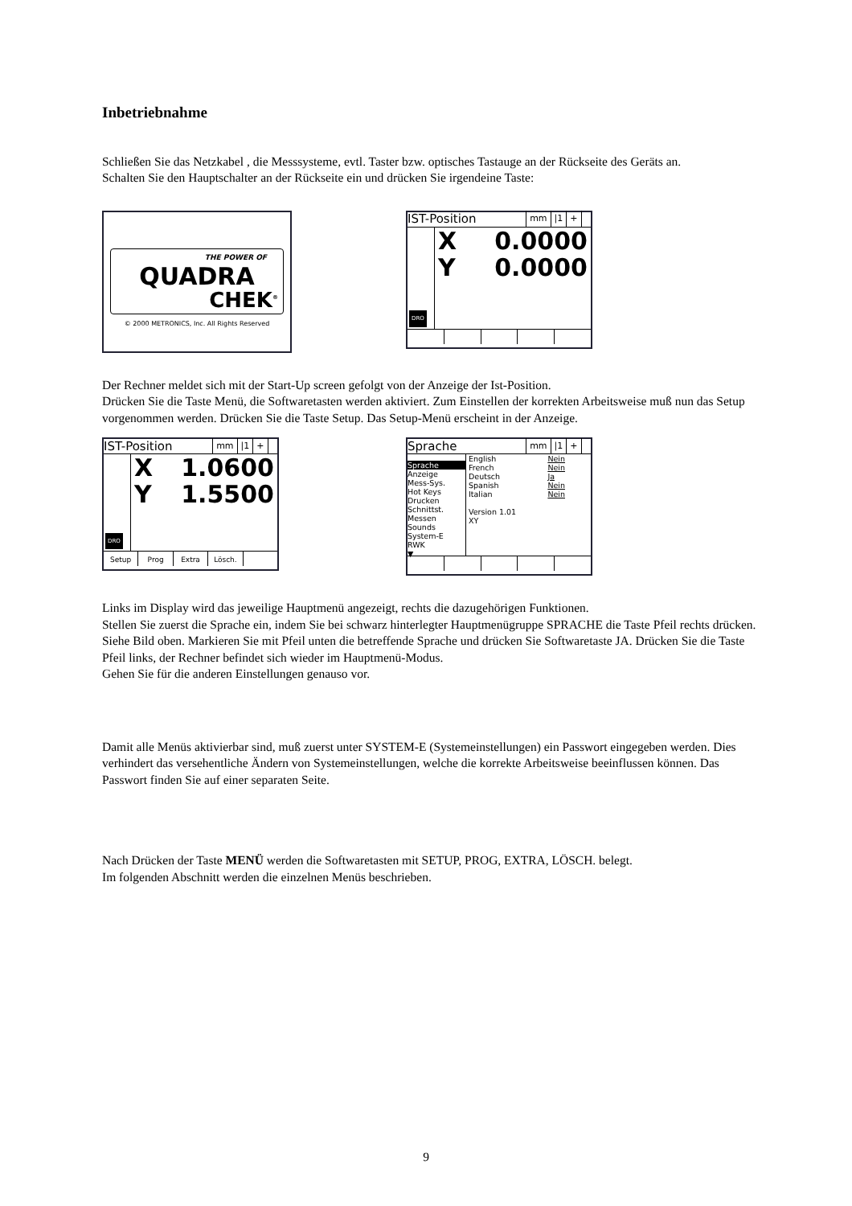Inbetriebnahme
Schließen Sie das Netzkabel , die Messsysteme, evtl. Taster bzw. optisches Tastauge an der Rückseite des Geräts an.
Schalten Sie den Hauptschalter an der Rückseite ein und drücken Sie irgendeine Taste:
THE POWER OF
QUADRA
CHEK<sup>®</sup>
© 2000 METRONICS, Inc. All Rights Reserved
IST-Position mm |1 +
DRO
X 0.0000
Y 0.0000
Der Rechner meldet sich mit der Start-Up screen gefolgt von der Anzeige der Ist-Position.
Drücken Sie die Taste Menü, die Softwaretasten werden aktiviert. Zum Einstellen der korrekten Arbeitsweise muß nun das Setup vorgenommen werden. Drücken Sie die Taste Setup. Das Setup-Menü erscheint in der Anzeige.
IST-Position mm |1 +
DRO
X 1.0600
Y 1.5500
Setup Prog Extra Lösch.
Sprache mm |1 +
Sprache
Anzeige
Mess-Sys.
Hot Keys
Drucken
Schnittst.
Messen
Sounds
System-E
RWK
▼
English
French
Deutsch
Spanish
Italian Nein
Nein
Ja
Nein
Nein
Version 1.01
XY
Links im Display wird das jeweilige Hauptmenü angezeigt, rechts die dazugehörigen Funktionen.
Stellen Sie zuerst die Sprache ein, indem Sie bei schwarz hinterlegter Hauptmenügruppe SPRACHE die Taste Pfeil rechts drücken. Siehe Bild oben. Markieren Sie mit Pfeil unten die betreffende Sprache und drücken Sie Softwaretaste JA. Drücken Sie die Taste Pfeil links, der Rechner befindet sich wieder im Hauptmenü-Modus.
Gehen Sie für die anderen Einstellungen genauso vor.
Damit alle Menüs aktivierbar sind, muß zuerst unter SYSTEM-E (Systemeinstellungen) ein Passwort eingegeben werden. Dies verhindert das versehentliche Ändern von Systemeinstellungen, welche die korrekte Arbeitsweise beeinflussen können. Das Passwort finden Sie auf einer separaten Seite.
Nach Drücken der Taste MENÜ werden die Softwaretasten mit SETUP, PROG, EXTRA, LÖSCH. belegt.
Im folgenden Abschnitt werden die einzelnen Menüs beschrieben.
9